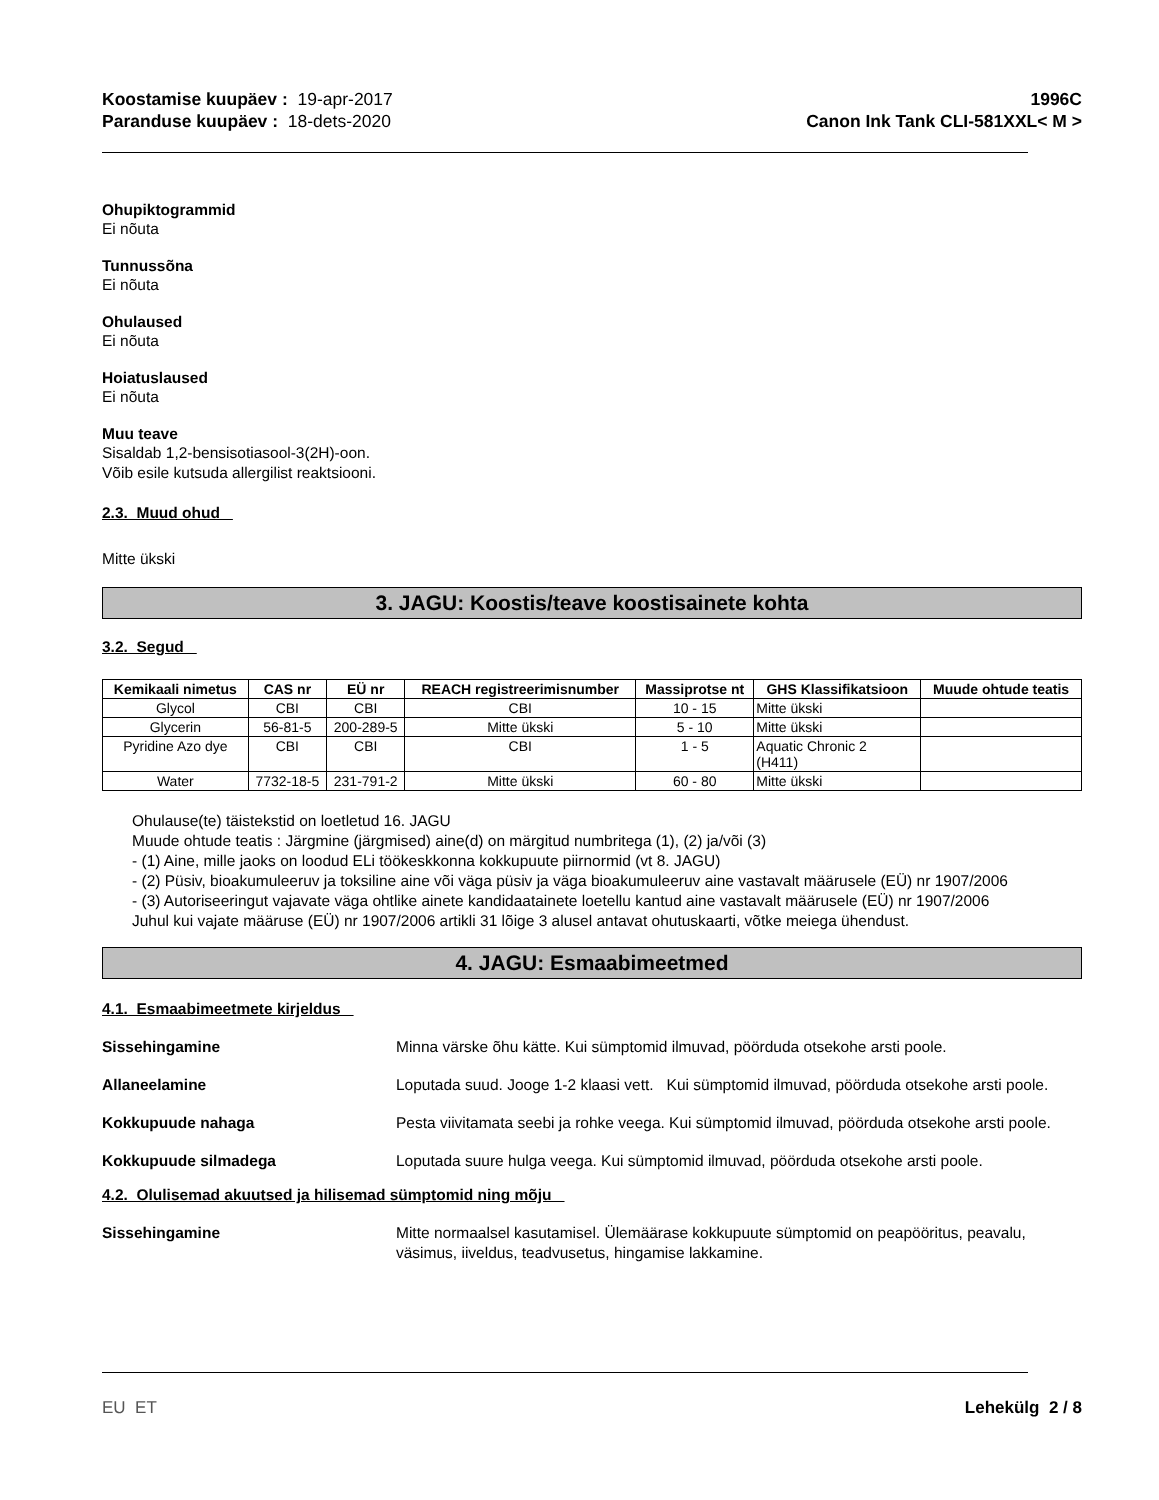Koostamise kuupäev : 19-apr-2017
Paranduse kuupäev : 18-dets-2020
1996C
Canon Ink Tank CLI-581XXL< M >
Ohupiktogrammid
Ei nõuta
Tunnussõna
Ei nõuta
Ohulaused
Ei nõuta
Hoiatuslaused
Ei nõuta
Muu teave
Sisaldab 1,2-bensisotiasool-3(2H)-oon.
Võib esile kutsuda allergilist reaktsiooni.
2.3. Muud ohud
Mitte ükski
3. JAGU: Koostis/teave koostisainete kohta
3.2. Segud
| Kemikaali nimetus | CAS nr | EÜ nr | REACH registreerimisnumber | Massiprotse nt | GHS Klassifikatsioon | Muude ohtude teatis |
| --- | --- | --- | --- | --- | --- | --- |
| Glycol | CBI | CBI | CBI | 10 - 15 | Mitte ükski | |
| Glycerin | 56-81-5 | 200-289-5 | Mitte ükski | 5 - 10 | Mitte ükski | |
| Pyridine Azo dye | CBI | CBI | CBI | 1 - 5 | Aquatic Chronic 2 (H411) | |
| Water | 7732-18-5 | 231-791-2 | Mitte ükski | 60 - 80 | Mitte ükski | |
Ohulause(te) täistekstid on loetletud 16. JAGU
Muude ohtude teatis : Järgmine (järgmised) aine(d) on märgitud numbritega (1), (2) ja/või (3)
- (1) Aine, mille jaoks on loodud ELi töökeskkonna kokkupuute piirnormid (vt 8. JAGU)
- (2) Püsiv, bioakumuleeruv ja toksiline aine või väga püsiv ja väga bioakumuleeruv aine vastavalt määrusele (EÜ) nr 1907/2006
- (3) Autoriseeringut vajavate väga ohtlike ainete kandidaatainete loetellu kantud aine vastavalt määrusele (EÜ) nr 1907/2006
Juhul kui vajate määruse (EÜ) nr 1907/2006 artikli 31 lõige 3 alusel antavat ohutuskaarti, võtke meiega ühendust.
4. JAGU: Esmaabimeetmed
4.1. Esmaabimeetmete kirjeldus
Sissehingamine Minna värske õhu kätte. Kui sümptomid ilmuvad, pöörduda otsekohe arsti poole.
Allaneelamine Loputada suud. Jooge 1-2 klaasi vett. Kui sümptomid ilmuvad, pöörduda otsekohe arsti poole.
Kokkupuude nahaga Pesta viivitamata seebi ja rohke veega. Kui sümptomid ilmuvad, pöörduda otsekohe arsti poole.
Kokkupuude silmadega Loputada suure hulga veega. Kui sümptomid ilmuvad, pöörduda otsekohe arsti poole.
4.2. Olulisemad akuutsed ja hilisemad sümptomid ning mõju
Sissehingamine Mitte normaalsel kasutamisel. Ülemäärase kokkupuute sümptomid on peapööritus, peavalu, väsimus, iiveldus, teadvusetus, hingamise lakkamine.
EU ET Lehekülg 2 / 8